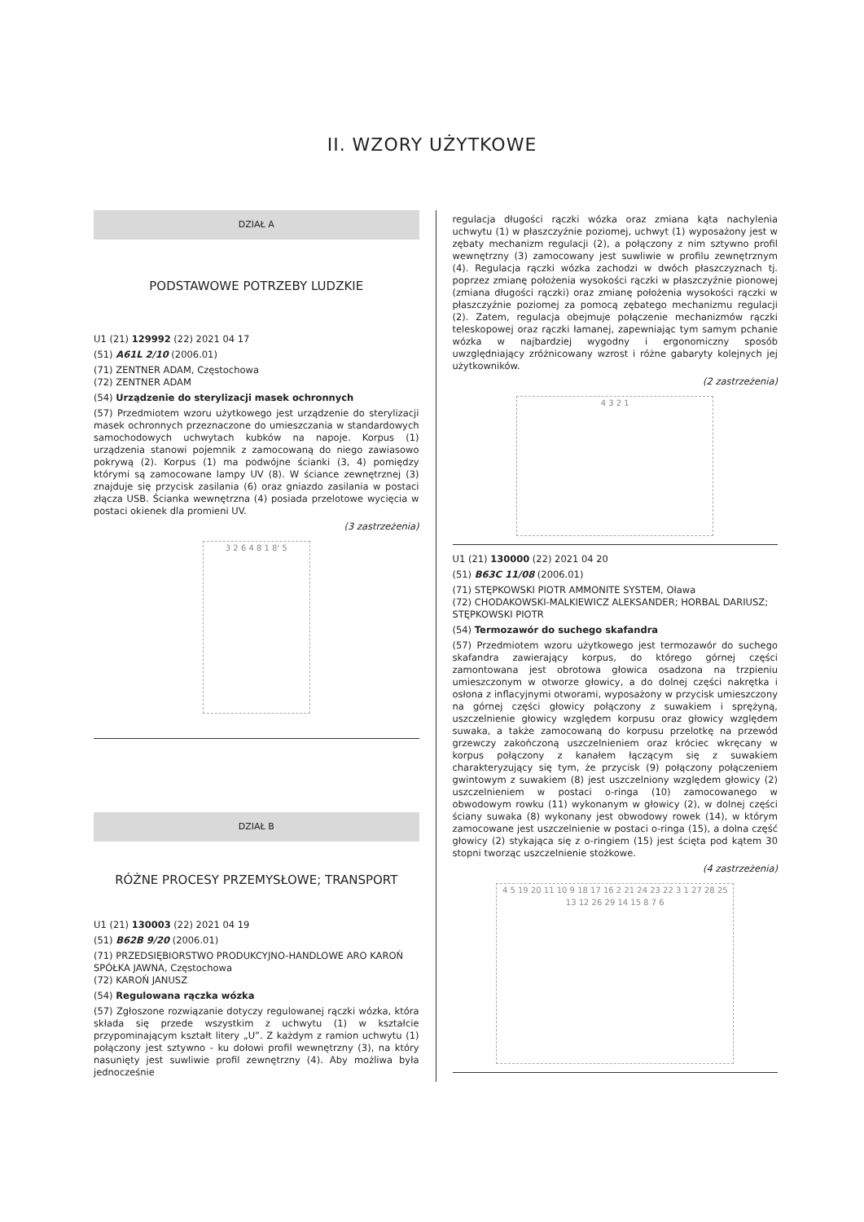II. WZORY UŻYTKOWE
DZIAŁ A
PODSTAWOWE POTRZEBY LUDZKIE
U1 (21) 129992 (22) 2021 04 17
(51) A61L 2/10 (2006.01)
(71) ZENTNER ADAM, Częstochowa
(72) ZENTNER ADAM
(54) Urządzenie do sterylizacji masek ochronnych
(57) Przedmiotem wzoru użytkowego jest urządzenie do sterylizacji masek ochronnych przeznaczone do umieszczania w standardowych samochodowych uchwytach kubków na napoje. Korpus (1) urządzenia stanowi pojemnik z zamocowaną do niego zawiasowo pokrywą (2). Korpus (1) ma podwójne ścianki (3, 4) pomiędzy którymi są zamocowane lampy UV (8). W ściance zewnętrznej (3) znajduje się przycisk zasilania (6) oraz gniazdo zasilania w postaci złącza USB. Ścianka wewnętrzna (4) posiada przelotowe wycięcia w postaci okienek dla promieni UV.
(3 zastrzeżenia)
3 2 6 4 8 1 8' 5
DZIAŁ B
RÓŻNE PROCESY PRZEMYSŁOWE; TRANSPORT
U1 (21) 130003 (22) 2021 04 19
(51) B62B 9/20 (2006.01)
(71) PRZEDSIĘBIORSTWO PRODUKCYJNO-HANDLOWE ARO KAROŃ SPÓŁKA JAWNA, Częstochowa
(72) KAROŃ JANUSZ
(54) Regulowana rączka wózka
(57) Zgłoszone rozwiązanie dotyczy regulowanej rączki wózka, która składa się przede wszystkim z uchwytu (1) w kształcie przypominającym kształt litery „U”. Z każdym z ramion uchwytu (1) połączony jest sztywno - ku dołowi profil wewnętrzny (3), na który nasunięty jest suwliwie profil zewnętrzny (4). Aby możliwa była jednocześnie
regulacja długości rączki wózka oraz zmiana kąta nachylenia uchwytu (1) w płaszczyźnie poziomej, uchwyt (1) wyposażony jest w zębaty mechanizm regulacji (2), a połączony z nim sztywno profil wewnętrzny (3) zamocowany jest suwliwie w profilu zewnętrznym (4). Regulacja rączki wózka zachodzi w dwóch płaszczyznach tj. poprzez zmianę położenia wysokości rączki w płaszczyźnie pionowej (zmiana długości rączki) oraz zmianę położenia wysokości rączki w płaszczyźnie poziomej za pomocą zębatego mechanizmu regulacji (2). Zatem, regulacja obejmuje połączenie mechanizmów rączki teleskopowej oraz rączki łamanej, zapewniając tym samym pchanie wózka w najbardziej wygodny i ergonomiczny sposób uwzględniający zróżnicowany wzrost i różne gabaryty kolejnych jej użytkowników.
(2 zastrzeżenia)
4 3 2 1
U1 (21) 130000 (22) 2021 04 20
(51) B63C 11/08 (2006.01)
(71) STĘPKOWSKI PIOTR AMMONITE SYSTEM, Oława
(72) CHODAKOWSKI-MALKIEWICZ ALEKSANDER; HORBAL DARIUSZ; STĘPKOWSKI PIOTR
(54) Termozawór do suchego skafandra
(57) Przedmiotem wzoru użytkowego jest termozawór do suchego skafandra zawierający korpus, do którego górnej części zamontowana jest obrotowa głowica osadzona na trzpieniu umieszczonym w otworze głowicy, a do dolnej części nakrętka i osłona z inflacyjnymi otworami, wyposażony w przycisk umieszczony na górnej części głowicy połączony z suwakiem i sprężyną, uszczelnienie głowicy względem korpusu oraz głowicy względem suwaka, a także zamocowaną do korpusu przelotkę na przewód grzewczy zakończoną uszczelnieniem oraz króciec wkręcany w korpus połączony z kanałem łączącym się z suwakiem charakteryzujący się tym, że przycisk (9) połączony połączeniem gwintowym z suwakiem (8) jest uszczelniony względem głowicy (2) uszczelnieniem w postaci o-ringa (10) zamocowanego w obwodowym rowku (11) wykonanym w głowicy (2), w dolnej części ściany suwaka (8) wykonany jest obwodowy rowek (14), w którym zamocowane jest uszczelnienie w postaci o-ringa (15), a dolna część głowicy (2) stykająca się z o-ringiem (15) jest ścięta pod kątem 30 stopni tworząc uszczelnienie stożkowe.
(4 zastrzeżenia)
4 5 19 20 11 10 9 18 17 16 2 21 24 23 22 3 1 27 28 25 13 12 26 29 14 15 8 7 6